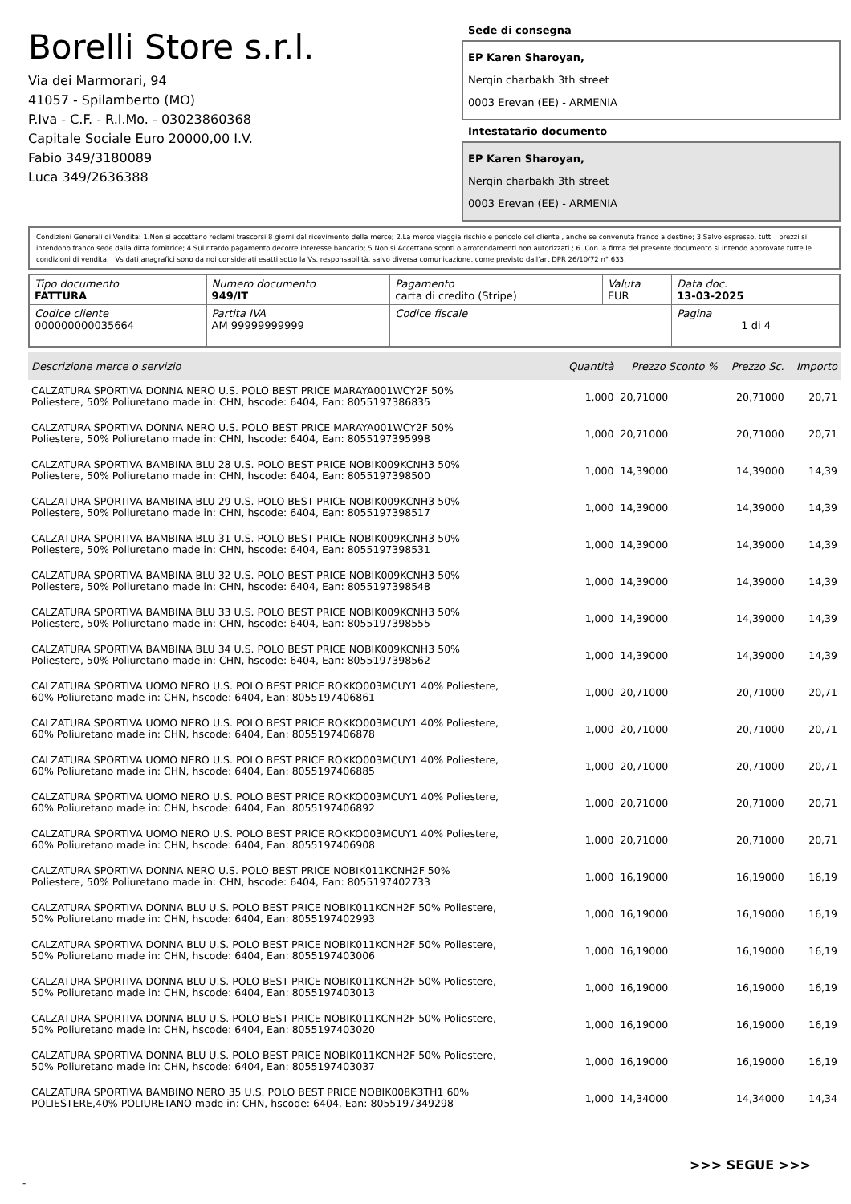Borelli Store s.r.l.
Via dei Marmorari, 94
41057 - Spilamberto (MO)
P.Iva - C.F. - R.I.Mo. - 03023860368
Capitale Sociale Euro 20000,00 I.V.
Fabio 349/3180089
Luca 349/2636388
Sede di consegna
EP Karen Sharoyan,
Nerqin charbakh 3th street
0003 Erevan (EE) - ARMENIA
Intestatario documento
EP Karen Sharoyan,
Nerqin charbakh 3th street
0003 Erevan (EE) - ARMENIA
Condizioni Generali di Vendita: 1.Non si accettano reclami trascorsi 8 giorni dal ricevimento della merce; 2.La merce viaggia rischio e pericolo del cliente , anche se convenuta franco a destino; 3.Salvo espresso, tutti i prezzi si intendono franco sede dalla ditta fornitrice; 4.Sul ritardo pagamento decorre interesse bancario; 5.Non si Accettano sconti o arrotondamenti non autorizzati ; 6. Con la firma del presente documento si intendo approvate tutte le condizioni di vendita. I Vs dati anagrafici sono da noi considerati esatti sotto la Vs. responsabilità, salvo diversa comunicazione, come previsto dall'art DPR 26/10/72 n° 633.
| Tipo documento FATTURA | Numero documento 949/IT | Pagamento carta di credito (Stripe) | Valuta EUR | Data doc. 13-03-2025 |
| Codice cliente 000000000035664 | Partita IVA AM 99999999999 | Codice fiscale | | Pagina 1 di 4 |
| Descrizione merce o servizio | Quantità | Prezzo Sconto % | Prezzo Sc. | Importo |
| --- | --- | --- | --- | --- |
| CALZATURA SPORTIVA DONNA NERO U.S. POLO BEST PRICE MARAYA001WCY2F 50% Poliestere, 50% Poliuretano made in: CHN, hscode: 6404, Ean: 8055197386835 | 1,000 | 20,71000 | 20,71000 | 20,71 |
| CALZATURA SPORTIVA DONNA NERO U.S. POLO BEST PRICE MARAYA001WCY2F 50% Poliestere, 50% Poliuretano made in: CHN, hscode: 6404, Ean: 8055197395998 | 1,000 | 20,71000 | 20,71000 | 20,71 |
| CALZATURA SPORTIVA BAMBINA BLU 28 U.S. POLO BEST PRICE NOBIK009KCNH3 50% Poliestere, 50% Poliuretano made in: CHN, hscode: 6404, Ean: 8055197398500 | 1,000 | 14,39000 | 14,39000 | 14,39 |
| CALZATURA SPORTIVA BAMBINA BLU 29 U.S. POLO BEST PRICE NOBIK009KCNH3 50% Poliestere, 50% Poliuretano made in: CHN, hscode: 6404, Ean: 8055197398517 | 1,000 | 14,39000 | 14,39000 | 14,39 |
| CALZATURA SPORTIVA BAMBINA BLU 31 U.S. POLO BEST PRICE NOBIK009KCNH3 50% Poliestere, 50% Poliuretano made in: CHN, hscode: 6404, Ean: 8055197398531 | 1,000 | 14,39000 | 14,39000 | 14,39 |
| CALZATURA SPORTIVA BAMBINA BLU 32 U.S. POLO BEST PRICE NOBIK009KCNH3 50% Poliestere, 50% Poliuretano made in: CHN, hscode: 6404, Ean: 8055197398548 | 1,000 | 14,39000 | 14,39000 | 14,39 |
| CALZATURA SPORTIVA BAMBINA BLU 33 U.S. POLO BEST PRICE NOBIK009KCNH3 50% Poliestere, 50% Poliuretano made in: CHN, hscode: 6404, Ean: 8055197398555 | 1,000 | 14,39000 | 14,39000 | 14,39 |
| CALZATURA SPORTIVA BAMBINA BLU 34 U.S. POLO BEST PRICE NOBIK009KCNH3 50% Poliestere, 50% Poliuretano made in: CHN, hscode: 6404, Ean: 8055197398562 | 1,000 | 14,39000 | 14,39000 | 14,39 |
| CALZATURA SPORTIVA UOMO NERO U.S. POLO BEST PRICE ROKKO003MCUY1 40% Poliestere, 60% Poliuretano made in: CHN, hscode: 6404, Ean: 8055197406861 | 1,000 | 20,71000 | 20,71000 | 20,71 |
| CALZATURA SPORTIVA UOMO NERO U.S. POLO BEST PRICE ROKKO003MCUY1 40% Poliestere, 60% Poliuretano made in: CHN, hscode: 6404, Ean: 8055197406878 | 1,000 | 20,71000 | 20,71000 | 20,71 |
| CALZATURA SPORTIVA UOMO NERO U.S. POLO BEST PRICE ROKKO003MCUY1 40% Poliestere, 60% Poliuretano made in: CHN, hscode: 6404, Ean: 8055197406885 | 1,000 | 20,71000 | 20,71000 | 20,71 |
| CALZATURA SPORTIVA UOMO NERO U.S. POLO BEST PRICE ROKKO003MCUY1 40% Poliestere, 60% Poliuretano made in: CHN, hscode: 6404, Ean: 8055197406892 | 1,000 | 20,71000 | 20,71000 | 20,71 |
| CALZATURA SPORTIVA UOMO NERO U.S. POLO BEST PRICE ROKKO003MCUY1 40% Poliestere, 60% Poliuretano made in: CHN, hscode: 6404, Ean: 8055197406908 | 1,000 | 20,71000 | 20,71000 | 20,71 |
| CALZATURA SPORTIVA DONNA NERO U.S. POLO BEST PRICE NOBIK011KCNH2F 50% Poliestere, 50% Poliuretano made in: CHN, hscode: 6404, Ean: 8055197402733 | 1,000 | 16,19000 | 16,19000 | 16,19 |
| CALZATURA SPORTIVA DONNA BLU U.S. POLO BEST PRICE NOBIK011KCNH2F 50% Poliestere, 50% Poliuretano made in: CHN, hscode: 6404, Ean: 8055197402993 | 1,000 | 16,19000 | 16,19000 | 16,19 |
| CALZATURA SPORTIVA DONNA BLU U.S. POLO BEST PRICE NOBIK011KCNH2F 50% Poliestere, 50% Poliuretano made in: CHN, hscode: 6404, Ean: 8055197403006 | 1,000 | 16,19000 | 16,19000 | 16,19 |
| CALZATURA SPORTIVA DONNA BLU U.S. POLO BEST PRICE NOBIK011KCNH2F 50% Poliestere, 50% Poliuretano made in: CHN, hscode: 6404, Ean: 8055197403013 | 1,000 | 16,19000 | 16,19000 | 16,19 |
| CALZATURA SPORTIVA DONNA BLU U.S. POLO BEST PRICE NOBIK011KCNH2F 50% Poliestere, 50% Poliuretano made in: CHN, hscode: 6404, Ean: 8055197403020 | 1,000 | 16,19000 | 16,19000 | 16,19 |
| CALZATURA SPORTIVA DONNA BLU U.S. POLO BEST PRICE NOBIK011KCNH2F 50% Poliestere, 50% Poliuretano made in: CHN, hscode: 6404, Ean: 8055197403037 | 1,000 | 16,19000 | 16,19000 | 16,19 |
| CALZATURA SPORTIVA BAMBINO NERO 35 U.S. POLO BEST PRICE NOBIK008K3TH1 60% POLIESTERE,40% POLIURETANO made in: CHN, hscode: 6404, Ean: 8055197349298 | 1,000 | 14,34000 | 14,34000 | 14,34 |
>>> SEGUE >>>
-